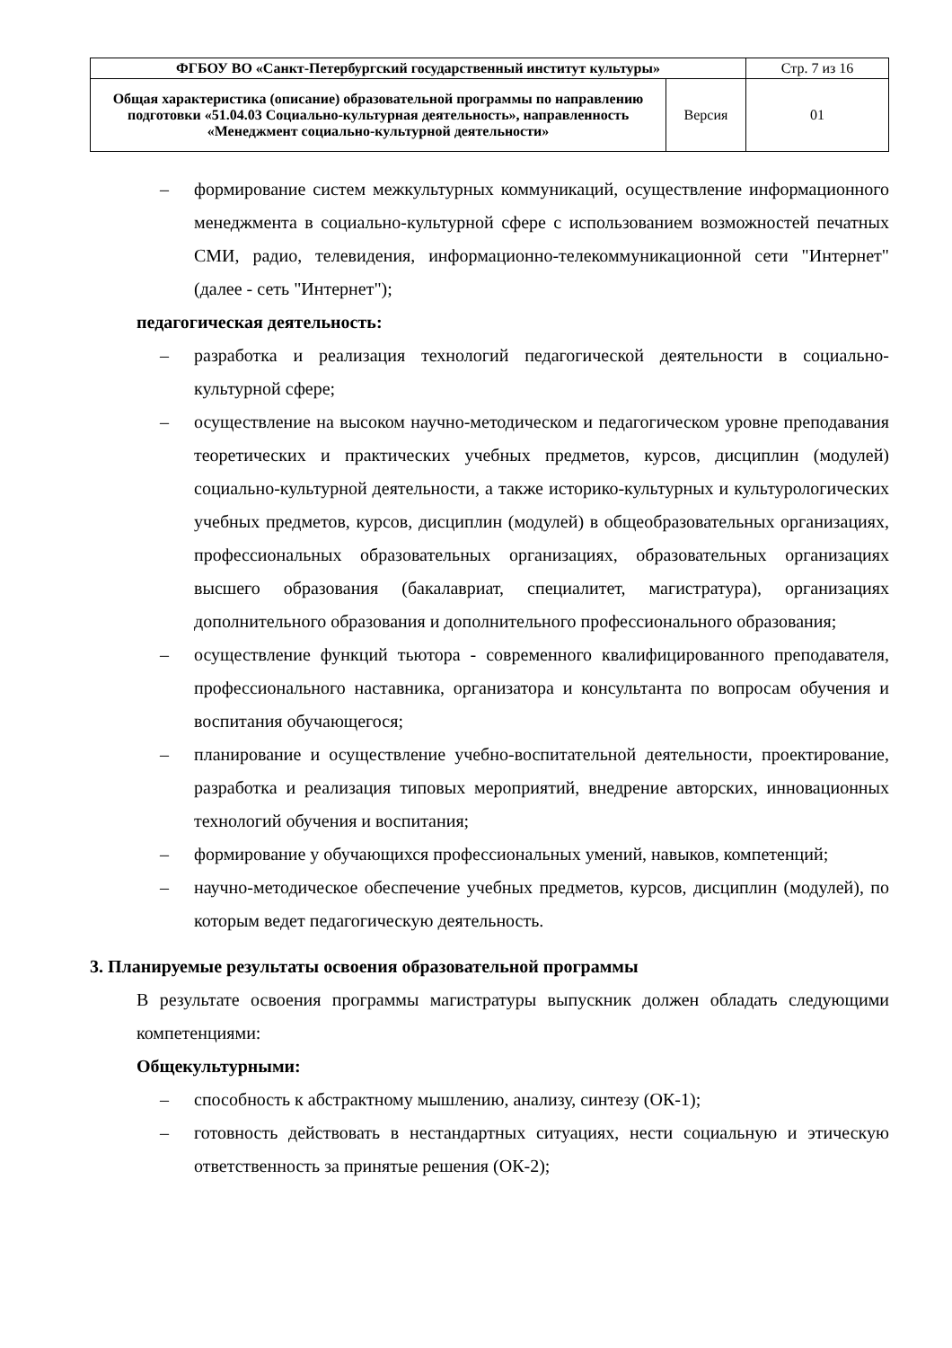| ФГБОУ ВО «Санкт-Петербургский государственный институт культуры» | | Стр. 7 из 16 |
| Общая характеристика (описание) образовательной программы по направлению подготовки «51.04.03 Социально-культурная деятельность», направленность «Менеджмент социально-культурной деятельности» | Версия | 01 |
– формирование систем межкультурных коммуникаций, осуществление информационного менеджмента в социально-культурной сфере с использованием возможностей печатных СМИ, радио, телевидения, информационно-телекоммуникационной сети "Интернет" (далее - сеть "Интернет");
педагогическая деятельность:
– разработка и реализация технологий педагогической деятельности в социально-культурной сфере;
– осуществление на высоком научно-методическом и педагогическом уровне преподавания теоретических и практических учебных предметов, курсов, дисциплин (модулей) социально-культурной деятельности, а также историко-культурных и культурологических учебных предметов, курсов, дисциплин (модулей) в общеобразовательных организациях, профессиональных образовательных организациях, образовательных организациях высшего образования (бакалавриат, специалитет, магистратура), организациях дополнительного образования и дополнительного профессионального образования;
– осуществление функций тьютора - современного квалифицированного преподавателя, профессионального наставника, организатора и консультанта по вопросам обучения и воспитания обучающегося;
– планирование и осуществление учебно-воспитательной деятельности, проектирование, разработка и реализация типовых мероприятий, внедрение авторских, инновационных технологий обучения и воспитания;
– формирование у обучающихся профессиональных умений, навыков, компетенций;
– научно-методическое обеспечение учебных предметов, курсов, дисциплин (модулей), по которым ведет педагогическую деятельность.
3. Планируемые результаты освоения образовательной программы
В результате освоения программы магистратуры выпускник должен обладать следующими компетенциями:
Общекультурными:
– способность к абстрактному мышлению, анализу, синтезу (ОК-1);
– готовность действовать в нестандартных ситуациях, нести социальную и этическую ответственность за принятые решения (ОК-2);